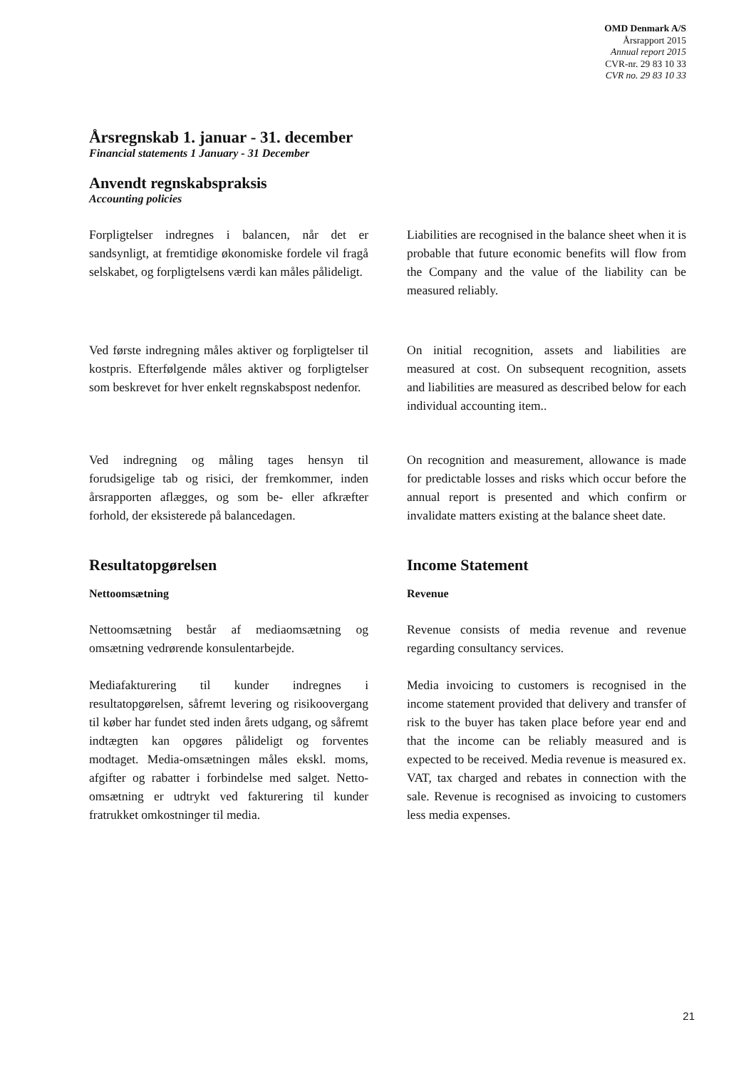OMD Denmark A/S
Årsrapport 2015
Annual report 2015
CVR-nr. 29 83 10 33
CVR no. 29 83 10 33
Årsregnskab 1. januar - 31. december
Financial statements 1 January - 31 December
Anvendt regnskabspraksis
Accounting policies
Forpligtelser indregnes i balancen, når det er sandsynligt, at fremtidige økonomiske fordele vil fragå selskabet, og forpligtelsens værdi kan måles pålideligt.
Liabilities are recognised in the balance sheet when it is probable that future economic benefits will flow from the Company and the value of the liability can be measured reliably.
Ved første indregning måles aktiver og forpligtelser til kostpris. Efterfølgende måles aktiver og forpligtelser som beskrevet for hver enkelt regnskabspost nedenfor.
On initial recognition, assets and liabilities are measured at cost. On subsequent recognition, assets and liabilities are measured as described below for each individual accounting item..
Ved indregning og måling tages hensyn til forudsigelige tab og risici, der fremkommer, inden årsrapporten aflægges, og som be- eller afkræfter forhold, der eksisterede på balancedagen.
On recognition and measurement, allowance is made for predictable losses and risks which occur before the annual report is presented and which confirm or invalidate matters existing at the balance sheet date.
Resultatopgørelsen
Nettoomsætning
Nettoomsætning består af mediaomsætning og omsætning vedrørende konsulentarbejde.
Mediafakturering til kunder indregnes i resultatopgørelsen, såfremt levering og risikoovergang til køber har fundet sted inden årets udgang, og såfremt indtægten kan opgøres pålideligt og forventes modtaget. Media-omsætningen måles ekskl. moms, afgifter og rabatter i forbindelse med salget. Netto-omsætning er udtrykt ved fakturering til kunder fratrukket omkostninger til media.
Income Statement
Revenue
Revenue consists of media revenue and revenue regarding consultancy services.
Media invoicing to customers is recognised in the income statement provided that delivery and transfer of risk to the buyer has taken place before year end and that the income can be reliably measured and is expected to be received. Media revenue is measured ex. VAT, tax charged and rebates in connection with the sale. Revenue is recognised as invoicing to customers less media expenses.
21